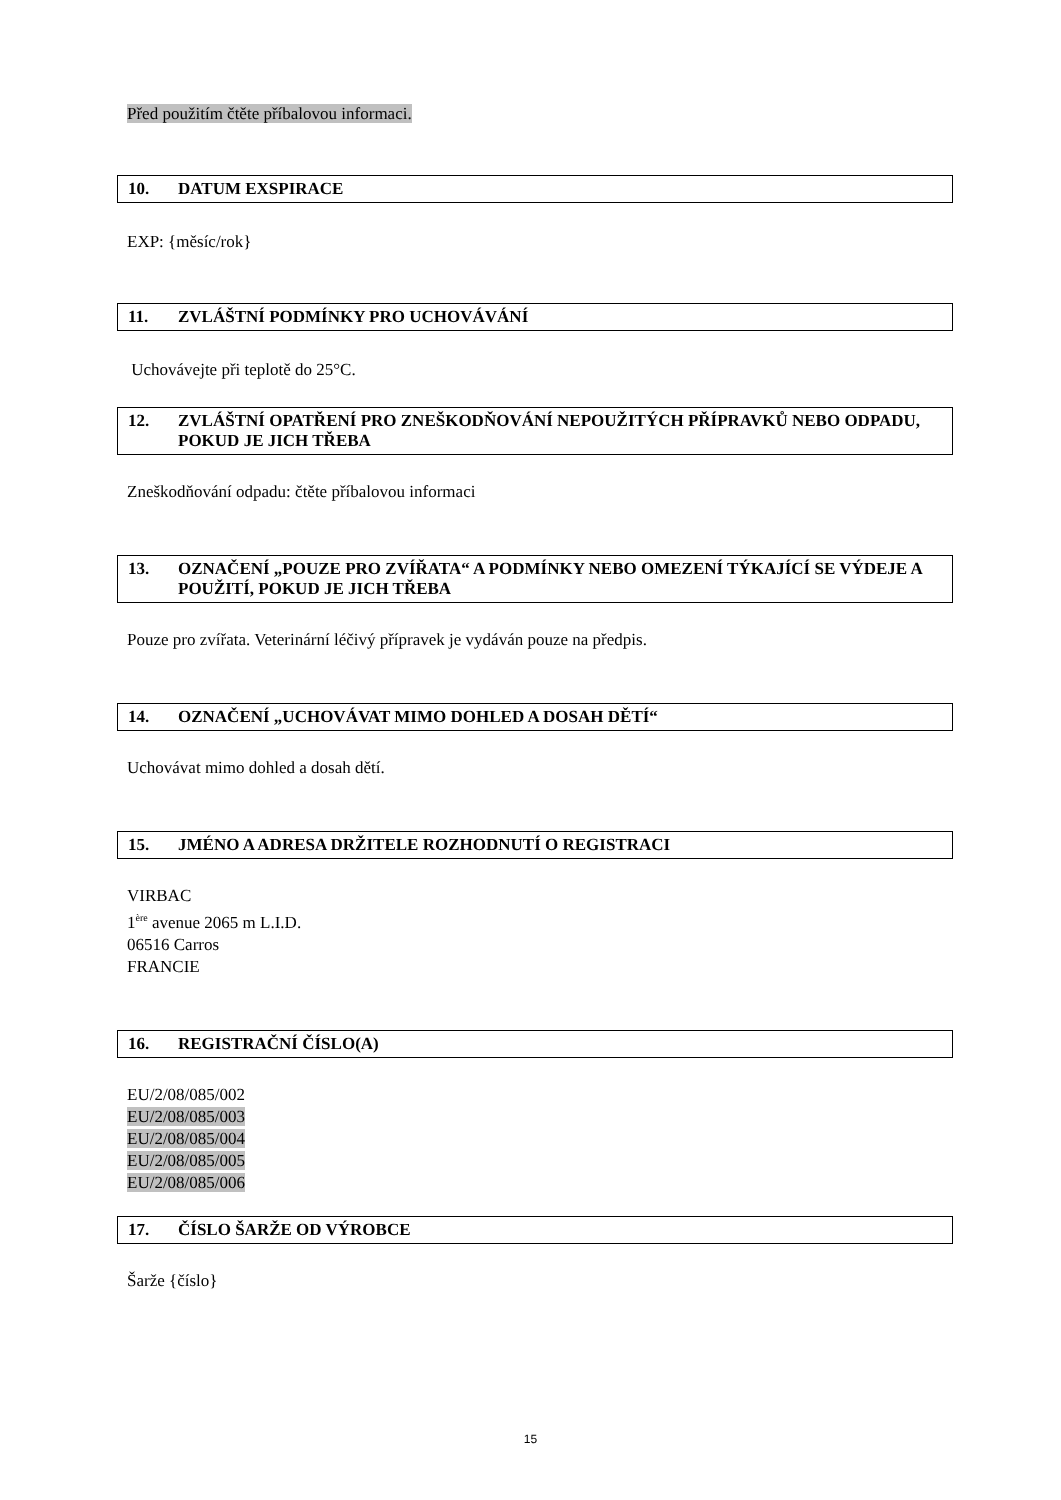Před použitím čtěte příbalovou informaci.
10. DATUM EXSPIRACE
EXP: {měsíc/rok}
11. ZVLÁŠTNÍ PODMÍNKY PRO UCHOVÁVÁNÍ
Uchovávejte při teplotě do 25°C.
12. ZVLÁŠTNÍ OPATŘENÍ PRO ZNEŠKODŇOVÁNÍ NEPOUŽITÝCH PŘÍPRAVKŮ NEBO ODPADU, POKUD JE JICH TŘEBA
Zneškodňování odpadu: čtěte příbalovou informaci
13. OZNAČENÍ „POUZE PRO ZVÍŘATA“ A PODMÍNKY NEBO OMEZENÍ TÝKAJÍCÍ SE VÝDEJE A POUŽITÍ, POKUD JE JICH TŘEBA
Pouze pro zvířata. Veterinární léčivý přípravek je vydáván pouze na předpis.
14. OZNAČENÍ „UCHOVÁVAT MIMO DOHLED A DOSAH DĚTÍ“
Uchovávat mimo dohled a dosah dětí.
15. JMÉNO A ADRESA DRŽITELE ROZHODNUTÍ O REGISTRACI
VIRBAC
1<sup>ère</sup> avenue 2065 m L.I.D.
06516 Carros
FRANCIE
16. REGISTRAČNÍ ČÍSLO(A)
EU/2/08/085/002
EU/2/08/085/003
EU/2/08/085/004
EU/2/08/085/005
EU/2/08/085/006
17. ČÍSLO ŠARŽE OD VÝROBCE
Šarže {číslo}
15